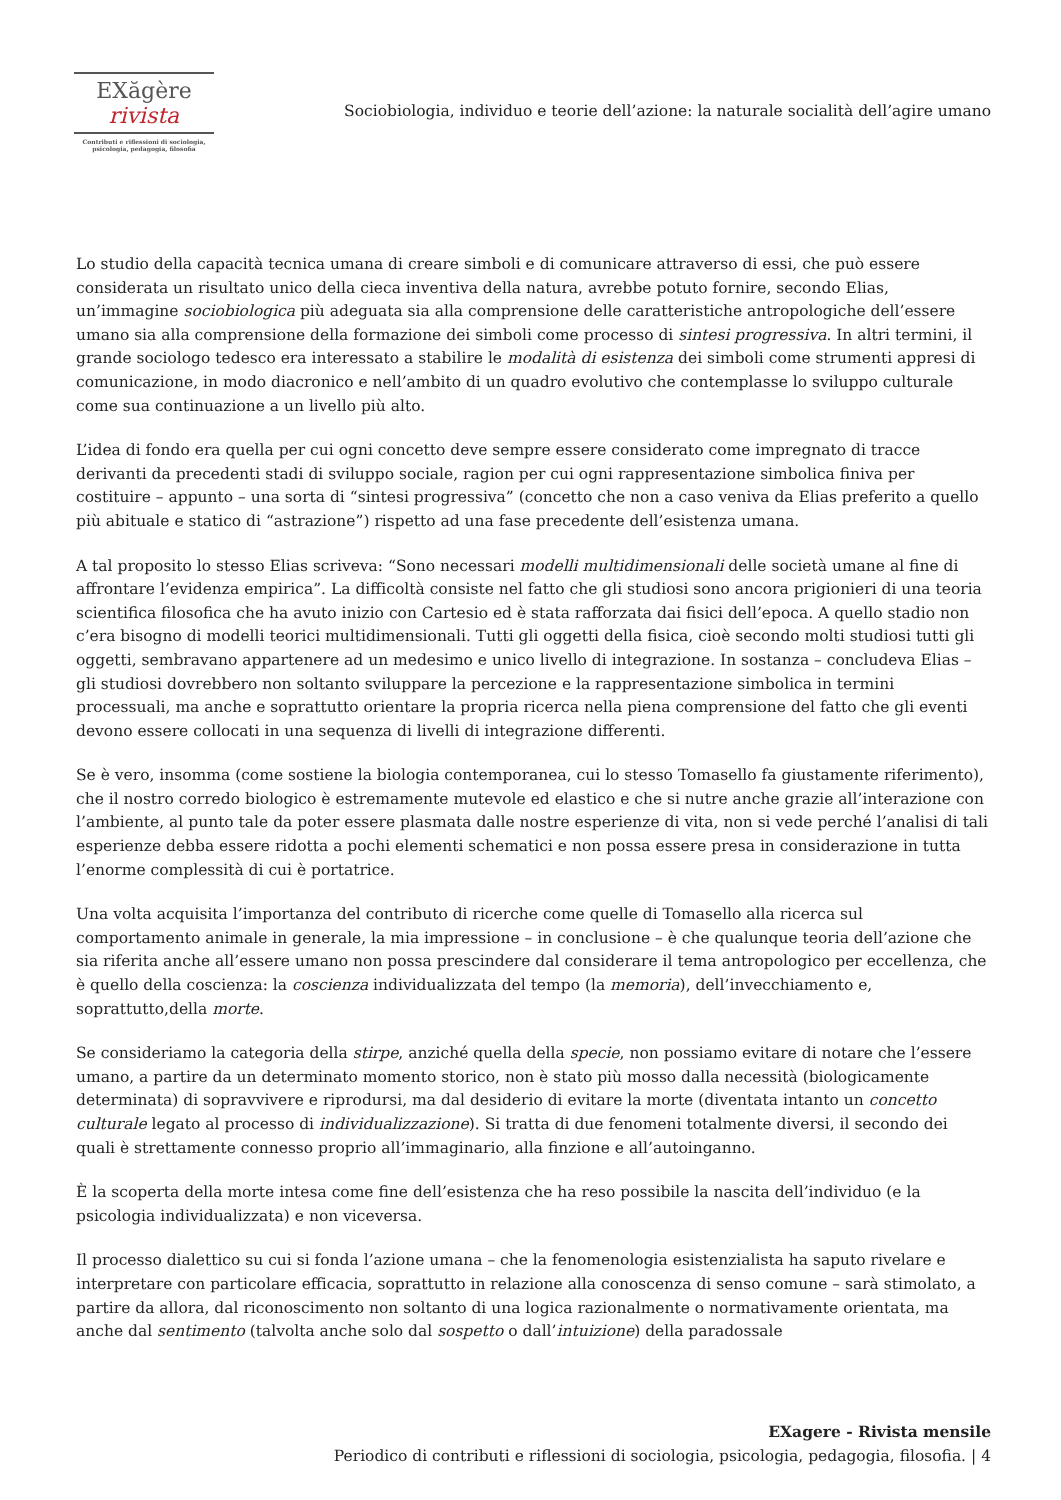EXăgère rivista
Contributi e riflessioni di sociologia,
psicologia, pedagogia, filosofia
Sociobiologia, individuo e teorie dell’azione: la naturale socialità dell’agire umano
Lo studio della capacità tecnica umana di creare simboli e di comunicare attraverso di essi, che può essere considerata un risultato unico della cieca inventiva della natura, avrebbe potuto fornire, secondo Elias, un’immagine sociobiologica più adeguata sia alla comprensione delle caratteristiche antropologiche dell’essere umano sia alla comprensione della formazione dei simboli come processo di sintesi progressiva. In altri termini, il grande sociologo tedesco era interessato a stabilire le modalità di esistenza dei simboli come strumenti appresi di comunicazione, in modo diacronico e nell’ambito di un quadro evolutivo che contemplasse lo sviluppo culturale come sua continuazione a un livello più alto.
L’idea di fondo era quella per cui ogni concetto deve sempre essere considerato come impregnato di tracce derivanti da precedenti stadi di sviluppo sociale, ragion per cui ogni rappresentazione simbolica finiva per costituire – appunto – una sorta di “sintesi progressiva” (concetto che non a caso veniva da Elias preferito a quello più abituale e statico di “astrazione”) rispetto ad una fase precedente dell’esistenza umana.
A tal proposito lo stesso Elias scriveva: “Sono necessari modelli multidimensionali delle società umane al fine di affrontare l’evidenza empirica”. La difficoltà consiste nel fatto che gli studiosi sono ancora prigionieri di una teoria scientifica filosofica che ha avuto inizio con Cartesio ed è stata rafforzata dai fisici dell’epoca. A quello stadio non c’era bisogno di modelli teorici multidimensionali. Tutti gli oggetti della fisica, cioè secondo molti studiosi tutti gli oggetti, sembravano appartenere ad un medesimo e unico livello di integrazione. In sostanza – concludeva Elias – gli studiosi dovrebbero non soltanto sviluppare la percezione e la rappresentazione simbolica in termini processuali, ma anche e soprattutto orientare la propria ricerca nella piena comprensione del fatto che gli eventi devono essere collocati in una sequenza di livelli di integrazione differenti.
Se è vero, insomma (come sostiene la biologia contemporanea, cui lo stesso Tomasello fa giustamente riferimento), che il nostro corredo biologico è estremamente mutevole ed elastico e che si nutre anche grazie all’interazione con l’ambiente, al punto tale da poter essere plasmata dalle nostre esperienze di vita, non si vede perché l’analisi di tali esperienze debba essere ridotta a pochi elementi schematici e non possa essere presa in considerazione in tutta l’enorme complessità di cui è portatrice.
Una volta acquisita l’importanza del contributo di ricerche come quelle di Tomasello alla ricerca sul comportamento animale in generale, la mia impressione – in conclusione – è che qualunque teoria dell’azione che sia riferita anche all’essere umano non possa prescindere dal considerare il tema antropologico per eccellenza, che è quello della coscienza: la coscienza individualizzata del tempo (la memoria), dell’invecchiamento e, soprattutto,della morte.
Se consideriamo la categoria della stirpe, anziché quella della specie, non possiamo evitare di notare che l’essere umano, a partire da un determinato momento storico, non è stato più mosso dalla necessità (biologicamente determinata) di sopravvivere e riprodursi, ma dal desiderio di evitare la morte (diventata intanto un concetto culturale legato al processo di individualizzazione). Si tratta di due fenomeni totalmente diversi, il secondo dei quali è strettamente connesso proprio all’immaginario, alla finzione e all’autoinganno.
È la scoperta della morte intesa come fine dell’esistenza che ha reso possibile la nascita dell’individuo (e la psicologia individualizzata) e non viceversa.
Il processo dialettico su cui si fonda l’azione umana – che la fenomenologia esistenzialista ha saputo rivelare e interpretare con particolare efficacia, soprattutto in relazione alla conoscenza di senso comune – sarà stimolato, a partire da allora, dal riconoscimento non soltanto di una logica razionalmente o normativamente orientata, ma anche dal sentimento (talvolta anche solo dal sospetto o dall’intuizione) della paradossale
EXagere - Rivista mensile
Periodico di contributi e riflessioni di sociologia, psicologia, pedagogia, filosofia. | 4